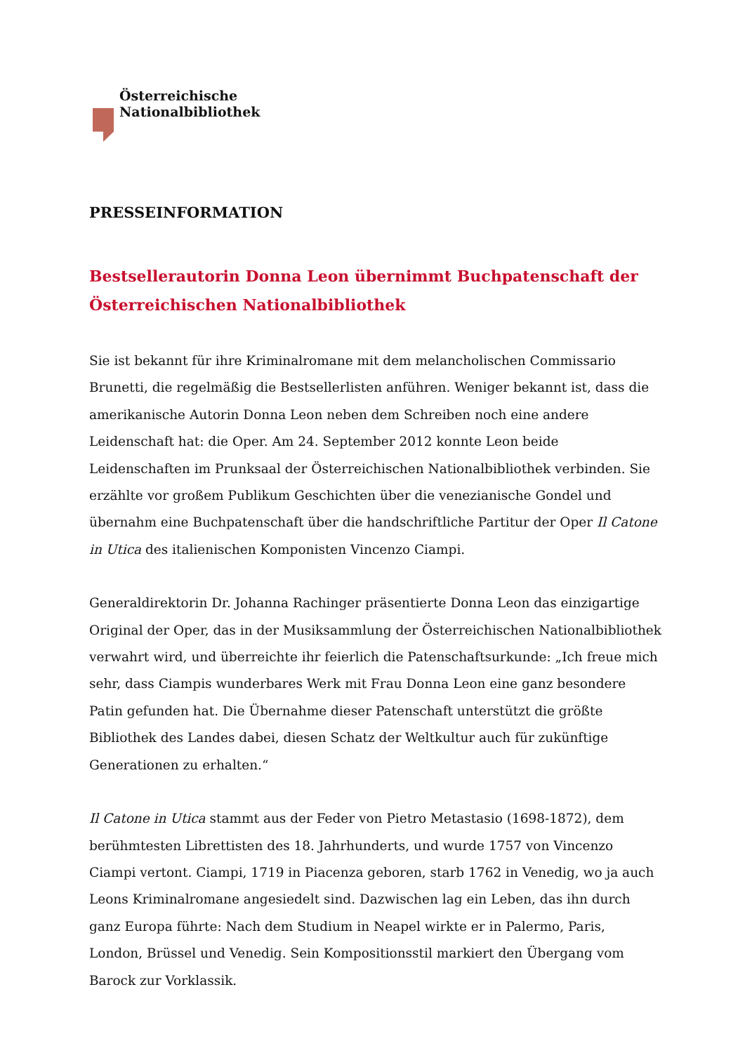Österreichische
Nationalbibliothek
PRESSEINFORMATION
Bestsellerautorin Donna Leon übernimmt Buchpatenschaft der Österreichischen Nationalbibliothek
Sie ist bekannt für ihre Kriminalromane mit dem melancholischen Commissario Brunetti, die regelmäßig die Bestsellerlisten anführen. Weniger bekannt ist, dass die amerikanische Autorin Donna Leon neben dem Schreiben noch eine andere Leidenschaft hat: die Oper. Am 24. September 2012 konnte Leon beide Leidenschaften im Prunksaal der Österreichischen Nationalbibliothek verbinden. Sie erzählte vor großem Publikum Geschichten über die venezianische Gondel und übernahm eine Buchpatenschaft über die handschriftliche Partitur der Oper Il Catone in Utica des italienischen Komponisten Vincenzo Ciampi.
Generaldirektorin Dr. Johanna Rachinger präsentierte Donna Leon das einzigartige Original der Oper, das in der Musiksammlung der Österreichischen Nationalbibliothek verwahrt wird, und überreichte ihr feierlich die Patenschaftsurkunde: „Ich freue mich sehr, dass Ciampis wunderbares Werk mit Frau Donna Leon eine ganz besondere Patin gefunden hat. Die Übernahme dieser Patenschaft unterstützt die größte Bibliothek des Landes dabei, diesen Schatz der Weltkultur auch für zukünftige Generationen zu erhalten.“
Il Catone in Utica stammt aus der Feder von Pietro Metastasio (1698-1872), dem berühmtesten Librettisten des 18. Jahrhunderts, und wurde 1757 von Vincenzo Ciampi vertont. Ciampi, 1719 in Piacenza geboren, starb 1762 in Venedig, wo ja auch Leons Kriminalromane angesiedelt sind. Dazwischen lag ein Leben, das ihn durch ganz Europa führte: Nach dem Studium in Neapel wirkte er in Palermo, Paris, London, Brüssel und Venedig. Sein Kompositionsstil markiert den Übergang vom Barock zur Vorklassik.